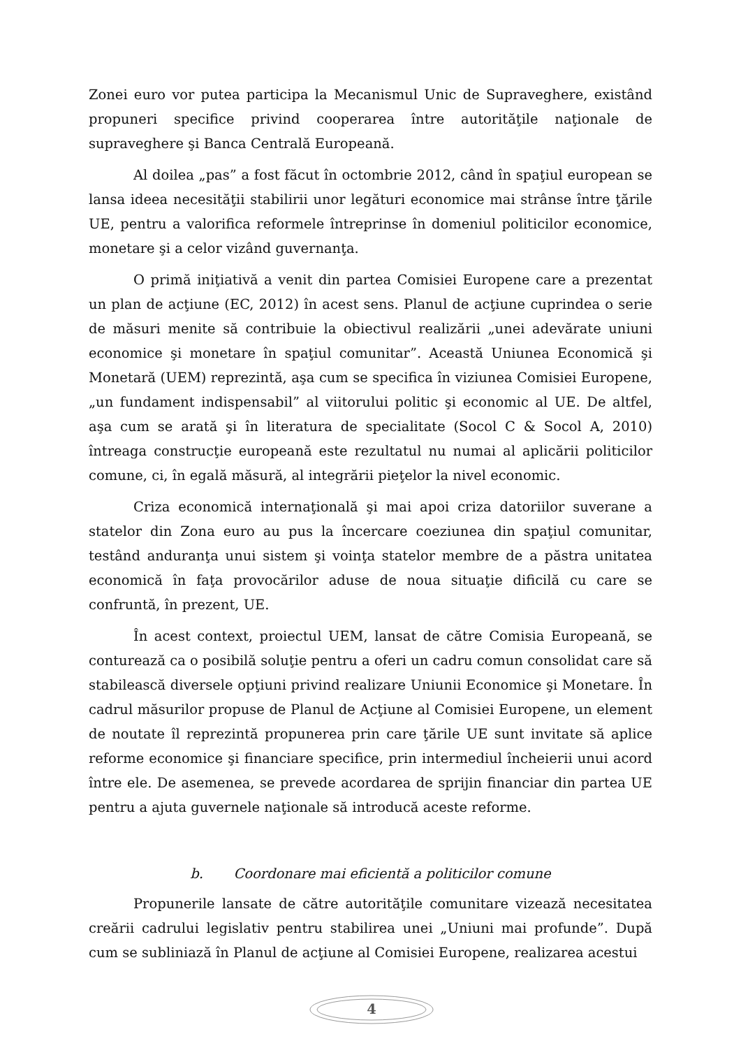Zonei euro vor putea participa la Mecanismul Unic de Supraveghere, existând propuneri specifice privind cooperarea între autorităţile naţionale de supraveghere şi Banca Centrală Europeană.
Al doilea „pas” a fost făcut în octombrie 2012, când în spaţiul european se lansa ideea necesităţii stabilirii unor legături economice mai strânse între ţările UE, pentru a valorifica reformele întreprinse în domeniul politicilor economice, monetare şi a celor vizând guvernanţa.
O primă iniţiativă a venit din partea Comisiei Europene care a prezentat un plan de acţiune (EC, 2012) în acest sens. Planul de acţiune cuprindea o serie de măsuri menite să contribuie la obiectivul realizării „unei adevărate uniuni economice şi monetare în spaţiul comunitar”. Această Uniunea Economică şi Monetară (UEM) reprezintă, aşa cum se specifica în viziunea Comisiei Europene, „un fundament indispensabil” al viitorului politic şi economic al UE. De altfel, aşa cum se arată şi în literatura de specialitate (Socol C & Socol A, 2010) întreaga construcţie europeană este rezultatul nu numai al aplicării politicilor comune, ci, în egală măsură, al integrării pieţelor la nivel economic.
Criza economică internaţională şi mai apoi criza datoriilor suverane a statelor din Zona euro au pus la încercare coeziunea din spaţiul comunitar, testând anduranţa unui sistem şi voinţa statelor membre de a păstra unitatea economică în faţa provocărilor aduse de noua situaţie dificilă cu care se confruntă, în prezent, UE.
În acest context, proiectul UEM, lansat de către Comisia Europeană, se conturează ca o posibilă soluţie pentru a oferi un cadru comun consolidat care să stabilească diversele opţiuni privind realizare Uniunii Economice şi Monetare. În cadrul măsurilor propuse de Planul de Acţiune al Comisiei Europene, un element de noutate îl reprezintă propunerea prin care ţările UE sunt invitate să aplice reforme economice şi financiare specifice, prin intermediul încheierii unui acord între ele. De asemenea, se prevede acordarea de sprijin financiar din partea UE pentru a ajuta guvernele naţionale să introducă aceste reforme.
b. Coordonare mai eficientă a politicilor comune
Propunerile lansate de către autorităţile comunitare vizează necesitatea creării cadrului legislativ pentru stabilirea unei „Uniuni mai profunde”. După cum se subliniază în Planul de acţiune al Comisiei Europene, realizarea acestui
4